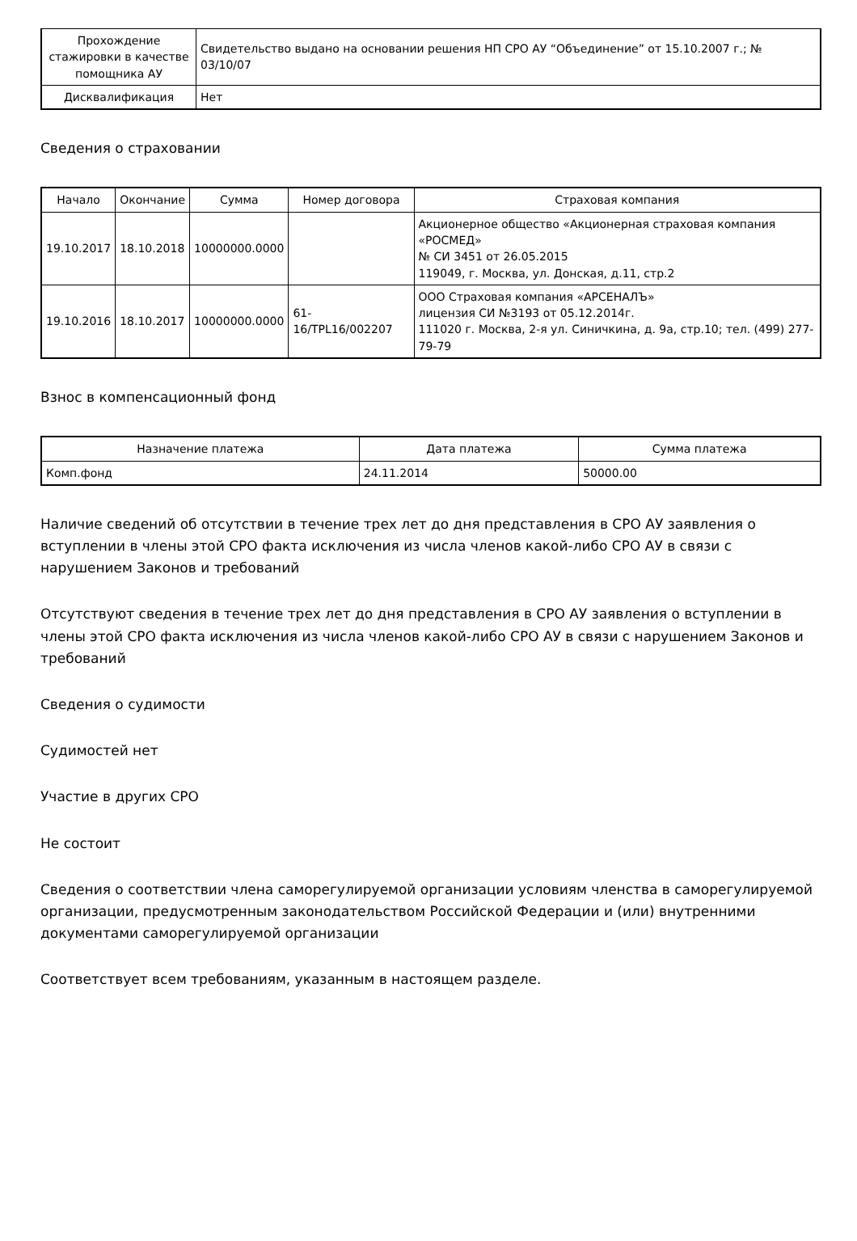| Прохождение стажировки в качестве помощника АУ | Свидетельство выдано на основании решения НП СРО АУ “Объединение” от 15.10.2007 г.; № 03/10/07 |
| Дисквалификация | Нет |
Сведения о страховании
| Начало | Окончание | Сумма | Номер договора | Страховая компания |
| --- | --- | --- | --- | --- |
| 19.10.2017 | 18.10.2018 | 10000000.0000 | | Акционерное общество «Акционерная страховая компания «РОСМЕД» № СИ 3451 от 26.05.2015 119049, г. Москва, ул. Донская, д.11, стр.2 |
| 19.10.2016 | 18.10.2017 | 10000000.0000 | 61-16/TPL16/002207 | ООО Страховая компания «АРСЕНАЛЪ» лицензия СИ №3193 от 05.12.2014г. 111020 г. Москва, 2-я ул. Синичкина, д. 9а, стр.10; тел. (499) 277-79-79 |
Взнос в компенсационный фонд
| Назначение платежа | Дата платежа | Сумма платежа |
| --- | --- | --- |
| Комп.фонд | 24.11.2014 | 50000.00 |
Наличие сведений об отсутствии в течение трех лет до дня представления в СРО АУ заявления о вступлении в члены этой СРО факта исключения из числа членов какой-либо СРО АУ в связи с нарушением Законов и требований
Отсутствуют сведения в течение трех лет до дня представления в СРО АУ заявления о вступлении в члены этой СРО факта исключения из числа членов какой-либо СРО АУ в связи с нарушением Законов и требований
Сведения о судимости
Судимостей нет
Участие в других СРО
Не состоит
Сведения о соответствии члена саморегулируемой организации условиям членства в саморегулируемой организации, предусмотренным законодательством Российской Федерации и (или) внутренними документами саморегулируемой организации
Соответствует всем требованиям, указанным в настоящем разделе.